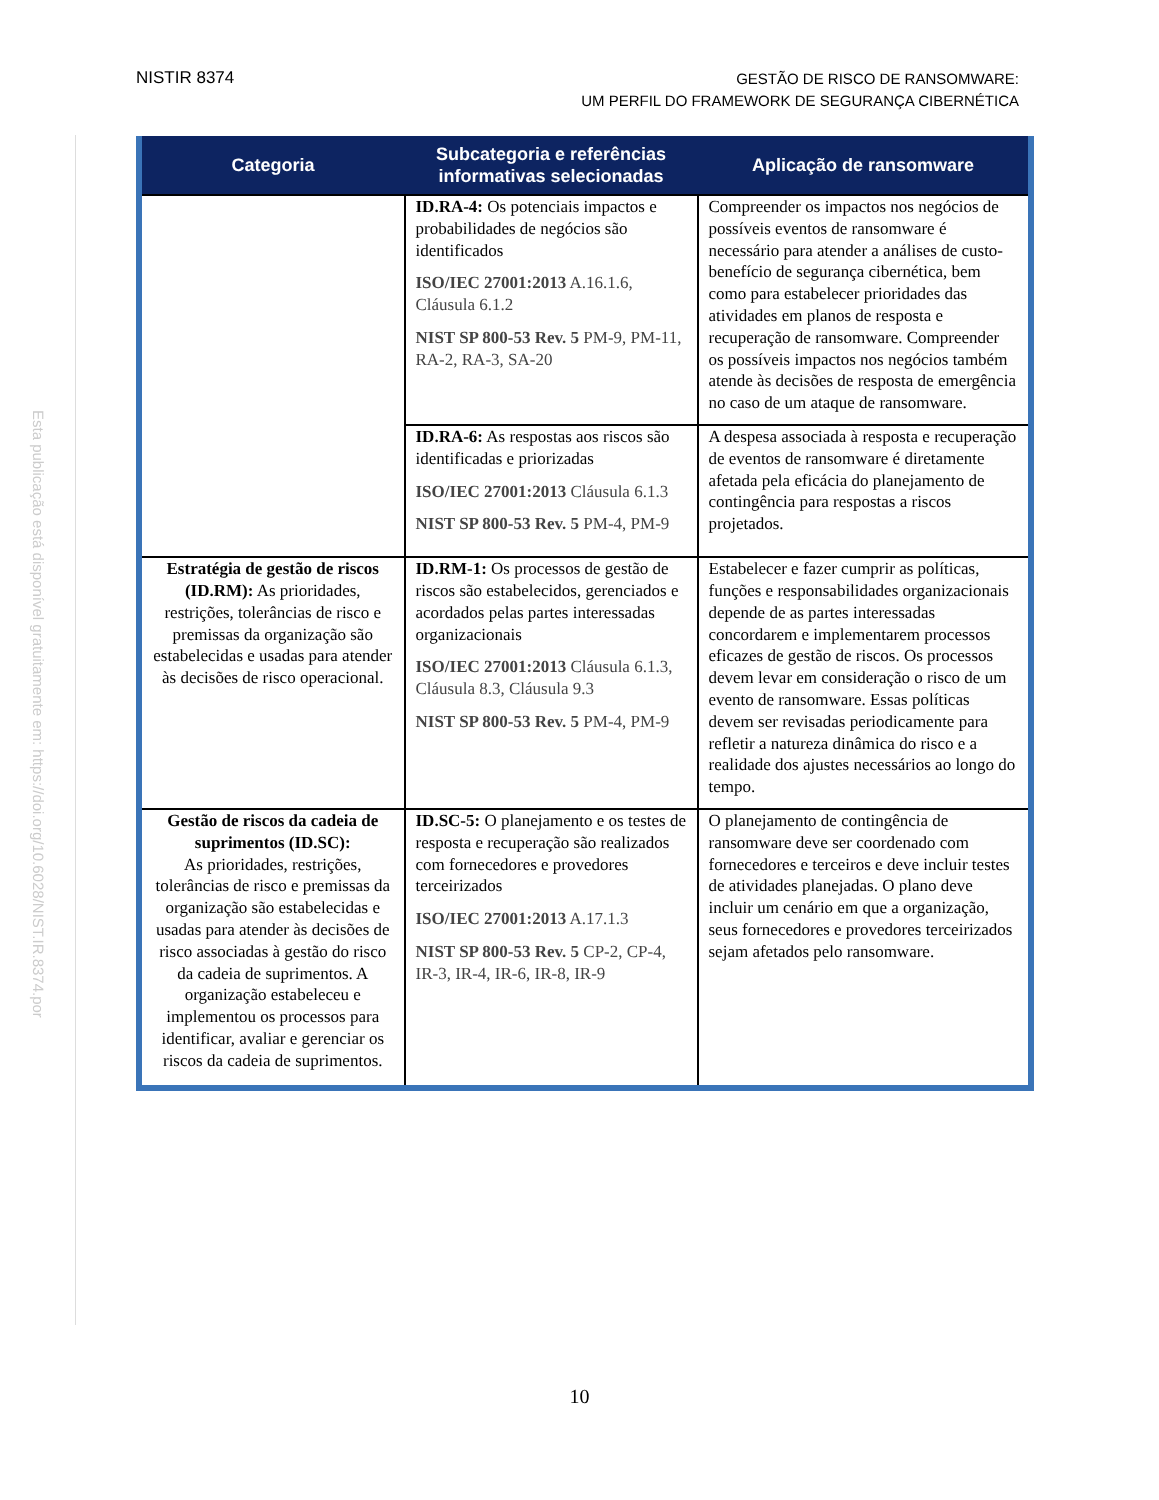NISTIR 8374
GESTÃO DE RISCO DE RANSOMWARE:
UM PERFIL DO FRAMEWORK DE SEGURANÇA CIBERNÉTICA
Esta publicação está disponível gratuitamente em: https://doi.org/10.6028/NIST.IR.8374.por
| Categoria | Subcategoria e referências informativas selecionadas | Aplicação de ransomware |
| --- | --- | --- |
| | ID.RA-4: Os potenciais impactos e probabilidades de negócios são identificados ISO/IEC 27001:2013 A.16.1.6, Cláusula 6.1.2 NIST SP 800-53 Rev. 5 PM-9, PM-11, RA-2, RA-3, SA-20 | Compreender os impactos nos negócios de possíveis eventos de ransomware é necessário para atender a análises de custo-benefício de segurança cibernética, bem como para estabelecer prioridades das atividades em planos de resposta e recuperação de ransomware. Compreender os possíveis impactos nos negócios também atende às decisões de resposta de emergência no caso de um ataque de ransomware. |
| | ID.RA-6: As respostas aos riscos são identificadas e priorizadas ISO/IEC 27001:2013 Cláusula 6.1.3 NIST SP 800-53 Rev. 5 PM-4, PM-9 | A despesa associada à resposta e recuperação de eventos de ransomware é diretamente afetada pela eficácia do planejamento de contingência para respostas a riscos projetados. |
| Estratégia de gestão de riscos (ID.RM): As prioridades, restrições, tolerâncias de risco e premissas da organização são estabelecidas e usadas para atender às decisões de risco operacional. | ID.RM-1: Os processos de gestão de riscos são estabelecidos, gerenciados e acordados pelas partes interessadas organizacionais ISO/IEC 27001:2013 Cláusula 6.1.3, Cláusula 8.3, Cláusula 9.3 NIST SP 800-53 Rev. 5 PM-4, PM-9 | Estabelecer e fazer cumprir as políticas, funções e responsabilidades organizacionais depende de as partes interessadas concordarem e implementarem processos eficazes de gestão de riscos. Os processos devem levar em consideração o risco de um evento de ransomware. Essas políticas devem ser revisadas periodicamente para refletir a natureza dinâmica do risco e a realidade dos ajustes necessários ao longo do tempo. |
| Gestão de riscos da cadeia de suprimentos (ID.SC): As prioridades, restrições, tolerâncias de risco e premissas da organização são estabelecidas e usadas para atender às decisões de risco associadas à gestão do risco da cadeia de suprimentos. A organização estabeleceu e implementou os processos para identificar, avaliar e gerenciar os riscos da cadeia de suprimentos. | ID.SC-5: O planejamento e os testes de resposta e recuperação são realizados com fornecedores e provedores terceirizados ISO/IEC 27001:2013 A.17.1.3 NIST SP 800-53 Rev. 5 CP-2, CP-4, IR-3, IR-4, IR-6, IR-8, IR-9 | O planejamento de contingência de ransomware deve ser coordenado com fornecedores e terceiros e deve incluir testes de atividades planejadas. O plano deve incluir um cenário em que a organização, seus fornecedores e provedores terceirizados sejam afetados pelo ransomware. |
10